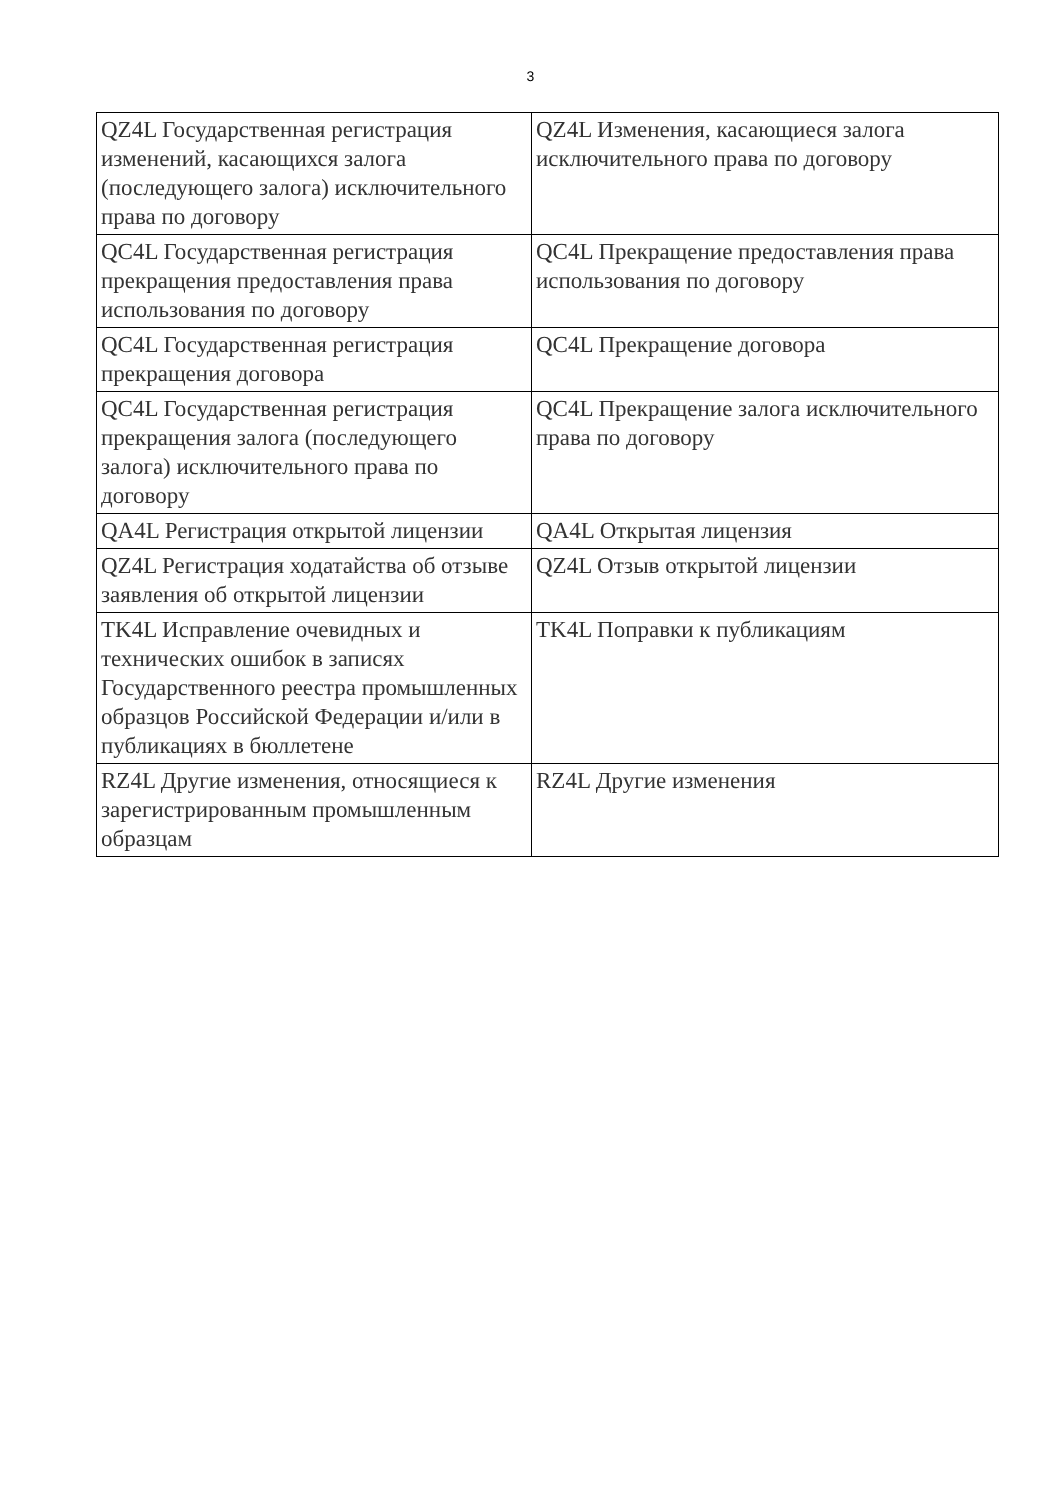3
| QZ4L Государственная регистрация изменений, касающихся залога (последующего залога) исключительного права по договору | QZ4L Изменения, касающиеся залога исключительного права по договору |
| QC4L Государственная регистрация прекращения предоставления права использования по договору | QC4L Прекращение предоставления права использования по договору |
| QC4L Государственная регистрация прекращения договора | QC4L Прекращение договора |
| QC4L Государственная регистрация прекращения залога (последующего залога) исключительного права по договору | QC4L Прекращение залога исключительного права по договору |
| QA4L Регистрация открытой лицензии | QA4L Открытая лицензия |
| QZ4L Регистрация ходатайства об отзыве заявления об открытой лицензии | QZ4L Отзыв открытой лицензии |
| TK4L Исправление очевидных и технических ошибок в записях Государственного реестра промышленных образцов Российской Федерации и/или в публикациях в бюллетене | TK4L Поправки к публикациям |
| RZ4L Другие изменения, относящиеся к зарегистрированным промышленным образцам | RZ4L Другие изменения |